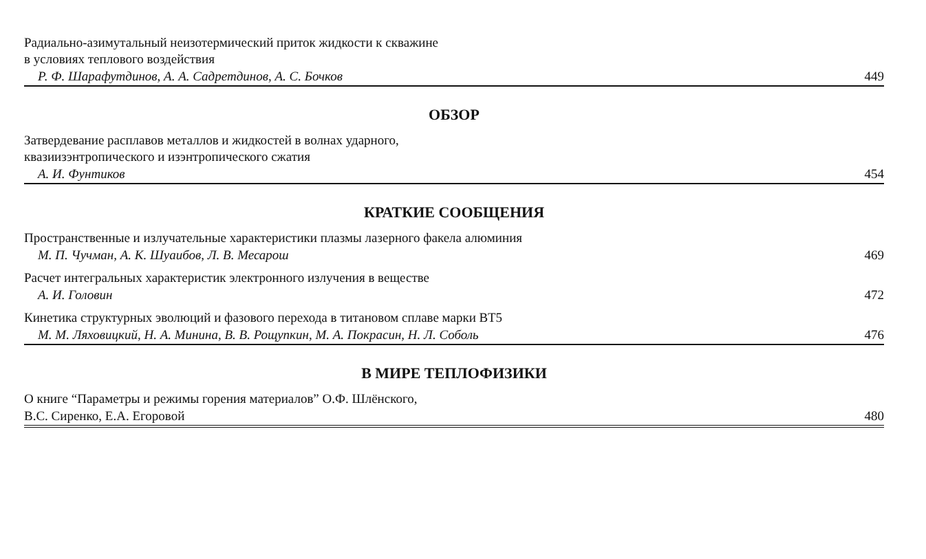Радиально-азимутальный неизотермический приток жидкости к скважине
в условиях теплового воздействия
Р. Ф. Шарафутдинов, А. А. Садретдинов, А. С. Бочков 449
ОБЗОР
Затвердевание расплавов металлов и жидкостей в волнах ударного,
квазиизэнтропического и изэнтропического сжатия
А. И. Фунтиков 454
КРАТКИЕ СООБЩЕНИЯ
Пространственные и излучательные характеристики плазмы лазерного факела алюминия
М. П. Чучман, А. К. Шуаибов, Л. В. Месарош 469
Расчет интегральных характеристик электронного излучения в веществе
А. И. Головин 472
Кинетика структурных эволюций и фазового перехода в титановом сплаве марки ВТ5
М. М. Ляховицкий, Н. А. Минина, В. В. Рощупкин, М. А. Покрасин, Н. Л. Соболь 476
В МИРЕ ТЕПЛОФИЗИКИ
О книге “Параметры и режимы горения материалов” О.Ф. Шлёнского,
В.С. Сиренко, Е.А. Егоровой 480